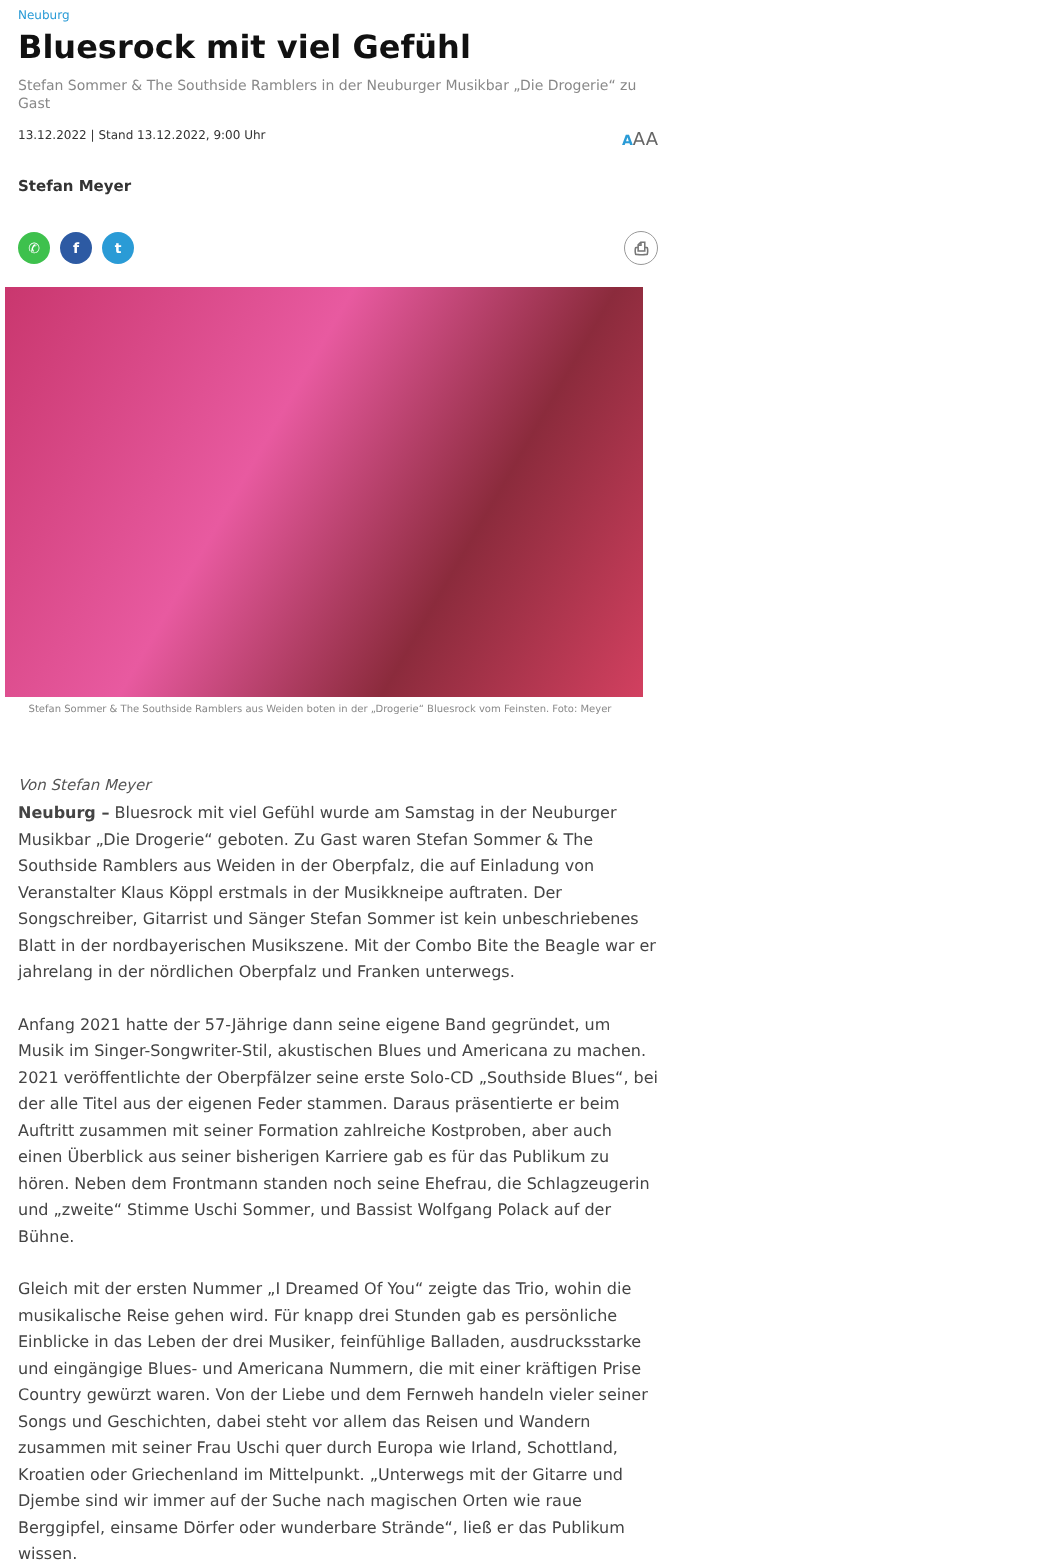Neuburg
Bluesrock mit viel Gefühl
Stefan Sommer & The Southside Ramblers in der Neuburger Musikbar „Die Drogerie“ zu Gast
13.12.2022 | Stand 13.12.2022, 9:00 Uhr AAA
Stefan Meyer
✆ f t ⎙
Stefan Sommer & The Southside Ramblers aus Weiden boten in der „Drogerie“ Bluesrock vom Feinsten. Foto: Meyer
Von Stefan Meyer
Neuburg – Bluesrock mit viel Gefühl wurde am Samstag in der Neuburger Musikbar „Die Drogerie“ geboten. Zu Gast waren Stefan Sommer & The Southside Ramblers aus Weiden in der Oberpfalz, die auf Einladung von Veranstalter Klaus Köppl erstmals in der Musikkneipe auftraten. Der Songschreiber, Gitarrist und Sänger Stefan Sommer ist kein unbeschriebenes Blatt in der nordbayerischen Musikszene. Mit der Combo Bite the Beagle war er jahrelang in der nördlichen Oberpfalz und Franken unterwegs.
Anfang 2021 hatte der 57-Jährige dann seine eigene Band gegründet, um Musik im Singer-Songwriter-Stil, akustischen Blues und Americana zu machen. 2021 veröffentlichte der Oberpfälzer seine erste Solo-CD „Southside Blues“, bei der alle Titel aus der eigenen Feder stammen. Daraus präsentierte er beim Auftritt zusammen mit seiner Formation zahlreiche Kostproben, aber auch einen Überblick aus seiner bisherigen Karriere gab es für das Publikum zu hören. Neben dem Frontmann standen noch seine Ehefrau, die Schlagzeugerin und „zweite“ Stimme Uschi Sommer, und Bassist Wolfgang Polack auf der Bühne.
Gleich mit der ersten Nummer „I Dreamed Of You“ zeigte das Trio, wohin die musikalische Reise gehen wird. Für knapp drei Stunden gab es persönliche Einblicke in das Leben der drei Musiker, feinfühlige Balladen, ausdrucksstarke und eingängige Blues- und Americana Nummern, die mit einer kräftigen Prise Country gewürzt waren. Von der Liebe und dem Fernweh handeln vieler seiner Songs und Geschichten, dabei steht vor allem das Reisen und Wandern zusammen mit seiner Frau Uschi quer durch Europa wie Irland, Schottland, Kroatien oder Griechenland im Mittelpunkt. „Unterwegs mit der Gitarre und Djembe sind wir immer auf der Suche nach magischen Orten wie raue Berggipfel, einsame Dörfer oder wunderbare Strände“, ließ er das Publikum wissen.